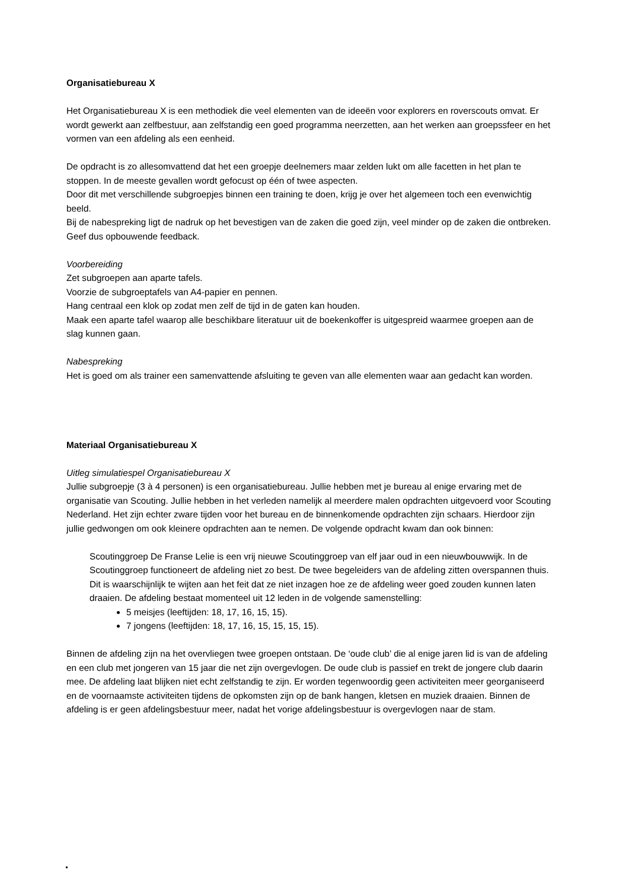Organisatiebureau X
Het Organisatiebureau X is een methodiek die veel elementen van de ideeën voor explorers en roverscouts omvat. Er wordt gewerkt aan zelfbestuur, aan zelfstandig een goed programma neerzetten, aan het werken aan groepssfeer en het vormen van een afdeling als een eenheid.
De opdracht is zo allesomvattend dat het een groepje deelnemers maar zelden lukt om alle facetten in het plan te stoppen. In de meeste gevallen wordt gefocust op één of twee aspecten.
Door dit met verschillende subgroepjes binnen een training te doen, krijg je over het algemeen toch een evenwichtig beeld.
Bij de nabespreking ligt de nadruk op het bevestigen van de zaken die goed zijn, veel minder op de zaken die ontbreken. Geef dus opbouwende feedback.
Voorbereiding
Zet subgroepen aan aparte tafels.
Voorzie de subgroeptafels van A4-papier en pennen.
Hang centraal een klok op zodat men zelf de tijd in de gaten kan houden.
Maak een aparte tafel waarop alle beschikbare literatuur uit de boekenkoffer is uitgespreid waarmee groepen aan de slag kunnen gaan.
Nabespreking
Het is goed om als trainer een samenvattende afsluiting te geven van alle elementen waar aan gedacht kan worden.
Materiaal Organisatiebureau X
Uitleg simulatiespel Organisatiebureau X
Jullie subgroepje (3 à 4 personen) is een organisatiebureau. Jullie hebben met je bureau al enige ervaring met de organisatie van Scouting. Jullie hebben in het verleden namelijk al meerdere malen opdrachten uitgevoerd voor Scouting Nederland. Het zijn echter zware tijden voor het bureau en de binnenkomende opdrachten zijn schaars. Hierdoor zijn jullie gedwongen om ook kleinere opdrachten aan te nemen. De volgende opdracht kwam dan ook binnen:
Scoutinggroep De Franse Lelie is een vrij nieuwe Scoutinggroep van elf jaar oud in een nieuwbouwwijk. In de Scoutinggroep functioneert de afdeling niet zo best. De twee begeleiders van de afdeling zitten overspannen thuis. Dit is waarschijnlijk te wijten aan het feit dat ze niet inzagen hoe ze de afdeling weer goed zouden kunnen laten draaien. De afdeling bestaat momenteel uit 12 leden in de volgende samenstelling:
5 meisjes (leeftijden: 18, 17, 16, 15, 15).
7 jongens (leeftijden: 18, 17, 16, 15, 15, 15, 15).
Binnen de afdeling zijn na het overvliegen twee groepen ontstaan. De ‘oude club’ die al enige jaren lid is van de afdeling en een club met jongeren van 15 jaar die net zijn overgevlogen. De oude club is passief en trekt de jongere club daarin mee. De afdeling laat blijken niet echt zelfstandig te zijn. Er worden tegenwoordig geen activiteiten meer georganiseerd en de voornaamste activiteiten tijdens de opkomsten zijn op de bank hangen, kletsen en muziek draaien. Binnen de afdeling is er geen afdelingsbestuur meer, nadat het vorige afdelingsbestuur is overgevlogen naar de stam.